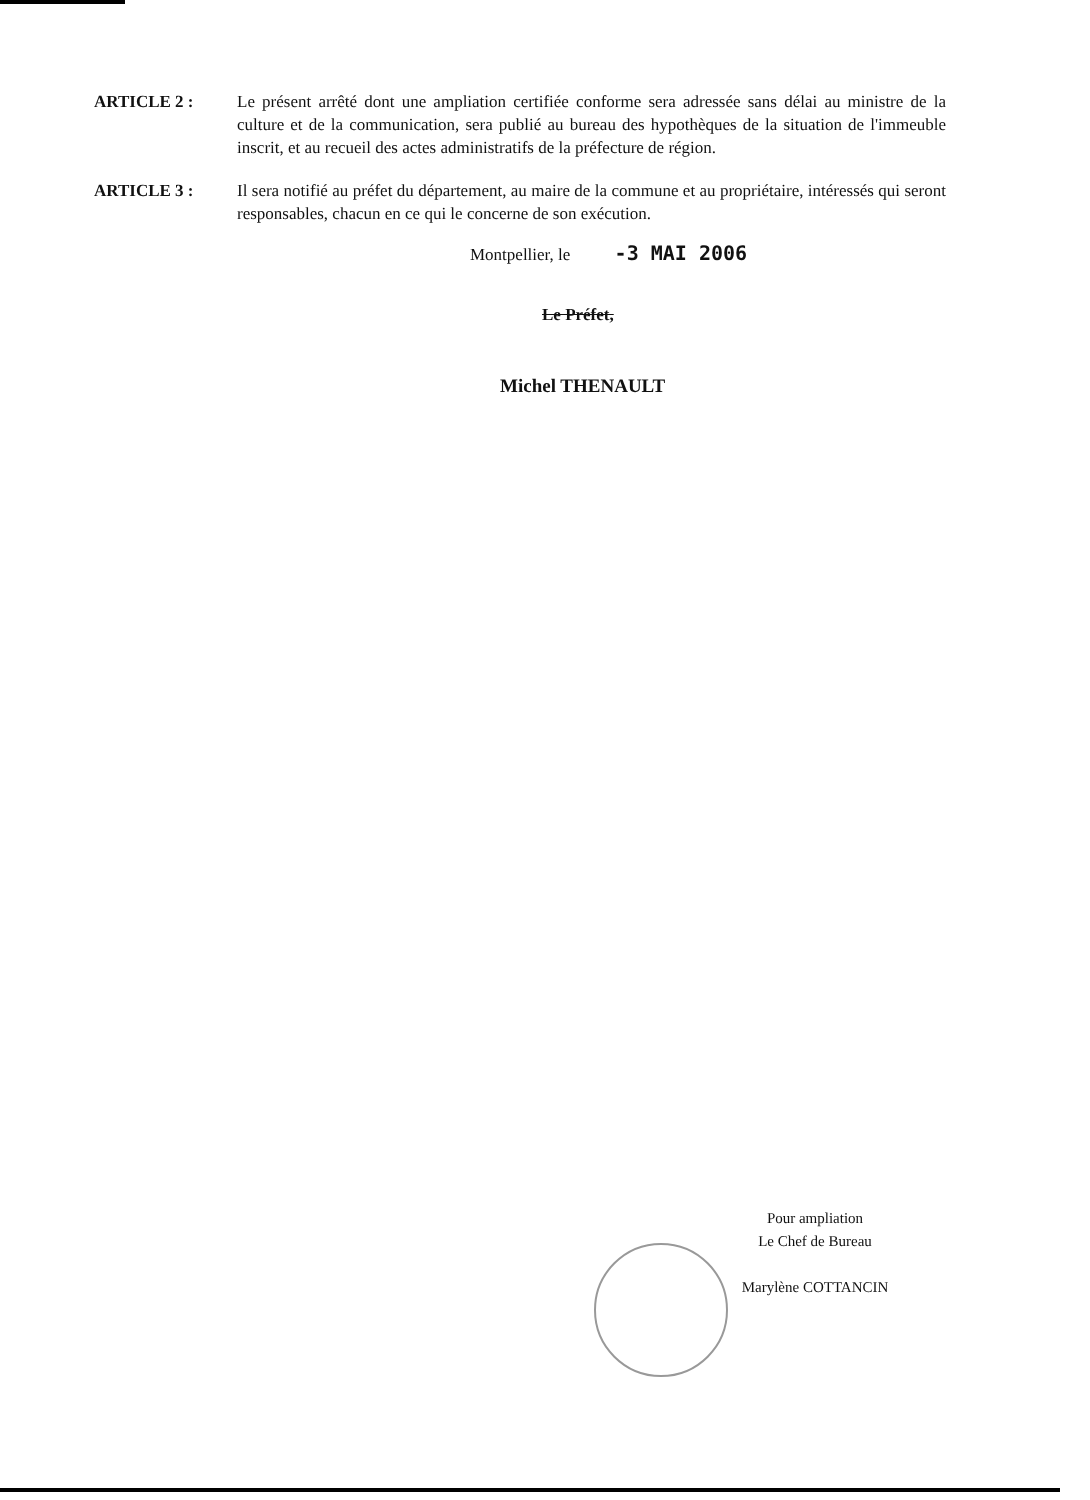ARTICLE 2 : Le présent arrêté dont une ampliation certifiée conforme sera adressée sans délai au ministre de la culture et de la communication, sera publié au bureau des hypothèques de la situation de l'immeuble inscrit, et au recueil des actes administratifs de la préfecture de région.
ARTICLE 3 : Il sera notifié au préfet du département, au maire de la commune et au propriétaire, intéressés qui seront responsables, chacun en ce qui le concerne de son exécution.
Montpellier, le -3 MAI 2006
Le Préfet,
Michel THENAULT
Pour ampliation
Le Chef de Bureau
Marylène COTTANCIN